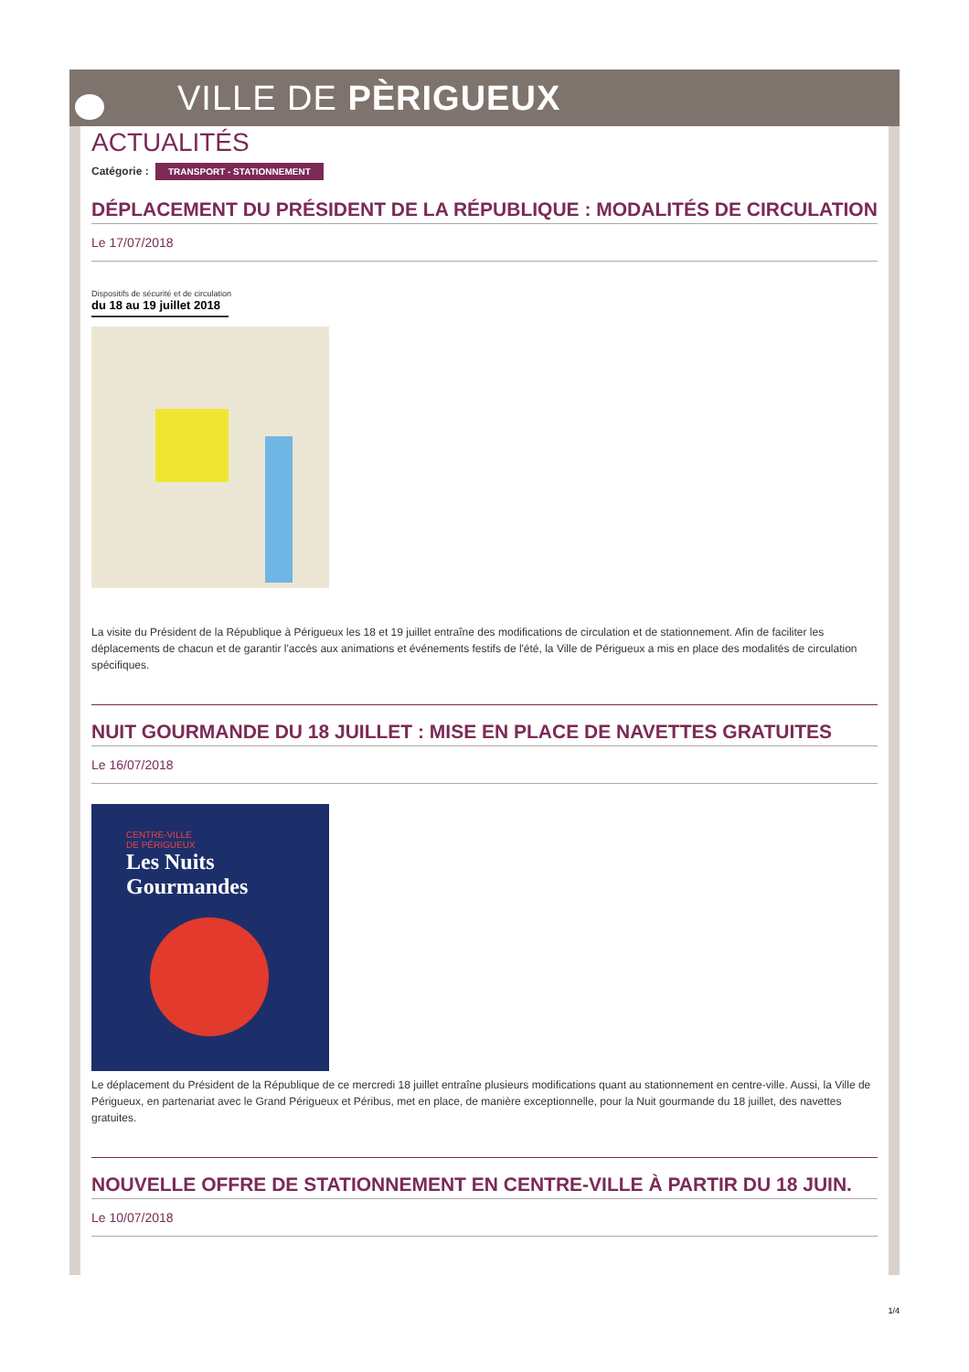VILLE DE PÈRIGUEUX
ACTUALITÉS
Catégorie : TRANSPORT - STATIONNEMENT
DÉPLACEMENT DU PRÉSIDENT DE LA RÉPUBLIQUE : MODALITÉS DE CIRCULATION
Le 17/07/2018
Dispositifs de sécurité et de circulation
du 18 au 19 juillet 2018
La visite du Président de la République à Périgueux les 18 et 19 juillet entraîne des modifications de circulation et de stationnement. Afin de faciliter les déplacements de chacun et de garantir l'accès aux animations et événements festifs de l'été, la Ville de Périgueux a mis en place des modalités de circulation spécifiques.
NUIT GOURMANDE DU 18 JUILLET : MISE EN PLACE DE NAVETTES GRATUITES
Le 16/07/2018
CENTRE-VILLE
DE PÉRIGUEUX
Les Nuits
Gourmandes
Le déplacement du Président de la République de ce mercredi 18 juillet entraîne plusieurs modifications quant au stationnement en centre-ville. Aussi, la Ville de Périgueux, en partenariat avec le Grand Périgueux et Péribus, met en place, de manière exceptionnelle, pour la Nuit gourmande du 18 juillet, des navettes gratuites.
NOUVELLE OFFRE DE STATIONNEMENT EN CENTRE-VILLE À PARTIR DU 18 JUIN.
Le 10/07/2018
1/4